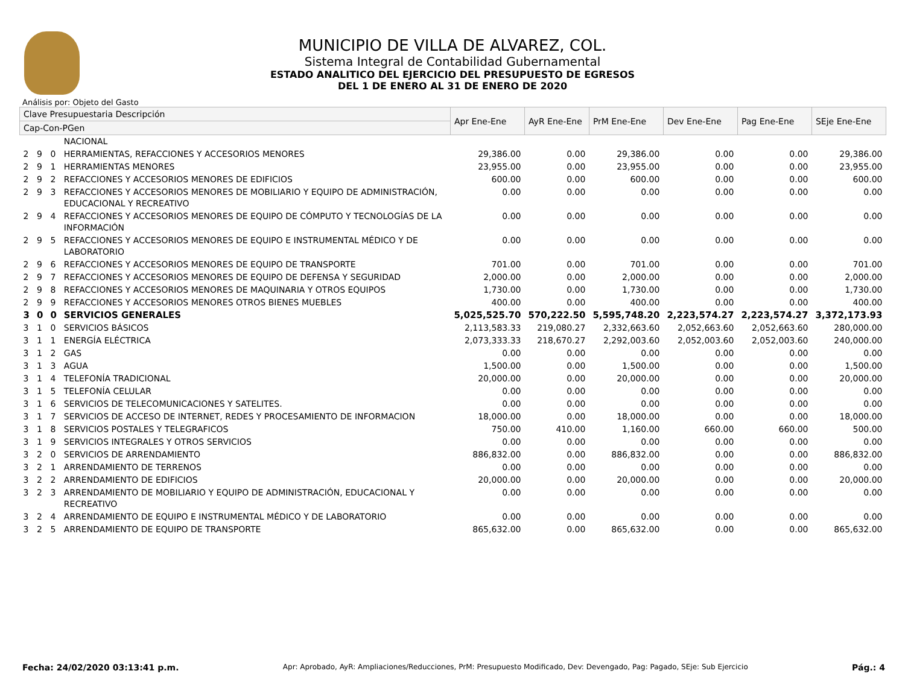MUNICIPIO DE VILLA DE ALVAREZ, COL.
Sistema Integral de Contabilidad Gubernamental
ESTADO ANALITICO DEL EJERCICIO DEL PRESUPUESTO DE EGRESOS
DEL 1 DE ENERO AL 31 DE ENERO DE 2020
Análisis por: Objeto del Gasto
| Clave Presupuestaria Descripción | | | | Apr Ene-Ene | AyR Ene-Ene | PrM Ene-Ene | Dev Ene-Ene | Pag Ene-Ene | SEje Ene-Ene |
| --- | --- | --- | --- | --- | --- | --- | --- | --- | --- |
| Cap-Con-PGen | | | | | | | | | |
| | | | NACIONAL | | | | | | |
| 2 | 9 | 0 | HERRAMIENTAS, REFACCIONES Y ACCESORIOS MENORES | 29,386.00 | 0.00 | 29,386.00 | 0.00 | 0.00 | 29,386.00 |
| 2 | 9 | 1 | HERRAMIENTAS MENORES | 23,955.00 | 0.00 | 23,955.00 | 0.00 | 0.00 | 23,955.00 |
| 2 | 9 | 2 | REFACCIONES Y ACCESORIOS MENORES DE EDIFICIOS | 600.00 | 0.00 | 600.00 | 0.00 | 0.00 | 600.00 |
| 2 | 9 | 3 | REFACCIONES Y ACCESORIOS MENORES DE MOBILIARIO Y EQUIPO DE ADMINISTRACIÓN, EDUCACIONAL Y RECREATIVO | 0.00 | 0.00 | 0.00 | 0.00 | 0.00 | 0.00 |
| 2 | 9 | 4 | REFACCIONES Y ACCESORIOS MENORES DE EQUIPO DE CÓMPUTO Y TECNOLOGÍAS DE LA INFORMACIÓN | 0.00 | 0.00 | 0.00 | 0.00 | 0.00 | 0.00 |
| 2 | 9 | 5 | REFACCIONES Y ACCESORIOS MENORES DE EQUIPO E INSTRUMENTAL MÉDICO Y DE LABORATORIO | 0.00 | 0.00 | 0.00 | 0.00 | 0.00 | 0.00 |
| 2 | 9 | 6 | REFACCIONES Y ACCESORIOS MENORES DE EQUIPO DE TRANSPORTE | 701.00 | 0.00 | 701.00 | 0.00 | 0.00 | 701.00 |
| 2 | 9 | 7 | REFACCIONES Y ACCESORIOS MENORES DE EQUIPO DE DEFENSA Y SEGURIDAD | 2,000.00 | 0.00 | 2,000.00 | 0.00 | 0.00 | 2,000.00 |
| 2 | 9 | 8 | REFACCIONES Y ACCESORIOS MENORES DE MAQUINARIA Y OTROS EQUIPOS | 1,730.00 | 0.00 | 1,730.00 | 0.00 | 0.00 | 1,730.00 |
| 2 | 9 | 9 | REFACCIONES Y ACCESORIOS MENORES OTROS BIENES MUEBLES | 400.00 | 0.00 | 400.00 | 0.00 | 0.00 | 400.00 |
| 3 | 0 | 0 | SERVICIOS GENERALES | 5,025,525.70 | 570,222.50 | 5,595,748.20 | 2,223,574.27 | 2,223,574.27 | 3,372,173.93 |
| 3 | 1 | 0 | SERVICIOS BÁSICOS | 2,113,583.33 | 219,080.27 | 2,332,663.60 | 2,052,663.60 | 2,052,663.60 | 280,000.00 |
| 3 | 1 | 1 | ENERGÍA ELÉCTRICA | 2,073,333.33 | 218,670.27 | 2,292,003.60 | 2,052,003.60 | 2,052,003.60 | 240,000.00 |
| 3 | 1 | 2 | GAS | 0.00 | 0.00 | 0.00 | 0.00 | 0.00 | 0.00 |
| 3 | 1 | 3 | AGUA | 1,500.00 | 0.00 | 1,500.00 | 0.00 | 0.00 | 1,500.00 |
| 3 | 1 | 4 | TELEFONÍA TRADICIONAL | 20,000.00 | 0.00 | 20,000.00 | 0.00 | 0.00 | 20,000.00 |
| 3 | 1 | 5 | TELEFONÍA CELULAR | 0.00 | 0.00 | 0.00 | 0.00 | 0.00 | 0.00 |
| 3 | 1 | 6 | SERVICIOS DE TELECOMUNICACIONES Y SATELITES. | 0.00 | 0.00 | 0.00 | 0.00 | 0.00 | 0.00 |
| 3 | 1 | 7 | SERVICIOS DE ACCESO DE INTERNET, REDES Y PROCESAMIENTO DE INFORMACION | 18,000.00 | 0.00 | 18,000.00 | 0.00 | 0.00 | 18,000.00 |
| 3 | 1 | 8 | SERVICIOS POSTALES Y TELEGRAFICOS | 750.00 | 410.00 | 1,160.00 | 660.00 | 660.00 | 500.00 |
| 3 | 1 | 9 | SERVICIOS INTEGRALES Y OTROS SERVICIOS | 0.00 | 0.00 | 0.00 | 0.00 | 0.00 | 0.00 |
| 3 | 2 | 0 | SERVICIOS DE ARRENDAMIENTO | 886,832.00 | 0.00 | 886,832.00 | 0.00 | 0.00 | 886,832.00 |
| 3 | 2 | 1 | ARRENDAMIENTO DE TERRENOS | 0.00 | 0.00 | 0.00 | 0.00 | 0.00 | 0.00 |
| 3 | 2 | 2 | ARRENDAMIENTO DE EDIFICIOS | 20,000.00 | 0.00 | 20,000.00 | 0.00 | 0.00 | 20,000.00 |
| 3 | 2 | 3 | ARRENDAMIENTO DE MOBILIARIO Y EQUIPO DE ADMINISTRACIÓN, EDUCACIONAL Y RECREATIVO | 0.00 | 0.00 | 0.00 | 0.00 | 0.00 | 0.00 |
| 3 | 2 | 4 | ARRENDAMIENTO DE EQUIPO E INSTRUMENTAL MÉDICO Y DE LABORATORIO | 0.00 | 0.00 | 0.00 | 0.00 | 0.00 | 0.00 |
| 3 | 2 | 5 | ARRENDAMIENTO DE EQUIPO DE TRANSPORTE | 865,632.00 | 0.00 | 865,632.00 | 0.00 | 0.00 | 865,632.00 |
Fecha: 24/02/2020 03:13:41 p.m. Apr: Aprobado, AyR: Ampliaciones/Reducciones, PrM: Presupuesto Modificado, Dev: Devengado, Pag: Pagado, SEje: Sub Ejercicio Pág.: 4